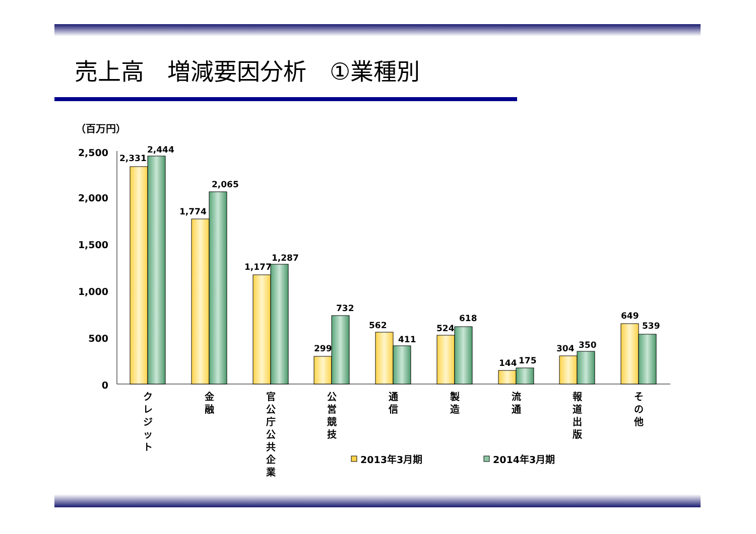売上高　増減要因分析　①業種別
（百万円）
2,500
2,000
1,500
1,000
500
0
2,331
2,444
1,774
2,065
1,177
1,287
299
732
562
411
524
618
144
175
304
350
649
539
ク
レ
ジ
ッ
ト
金
融
官
公
庁
公
共
企
業
公
営
競
技
通
信
製
造
流
通
報
道
出
版
そ
の
他
2013年3月期
2014年3月期